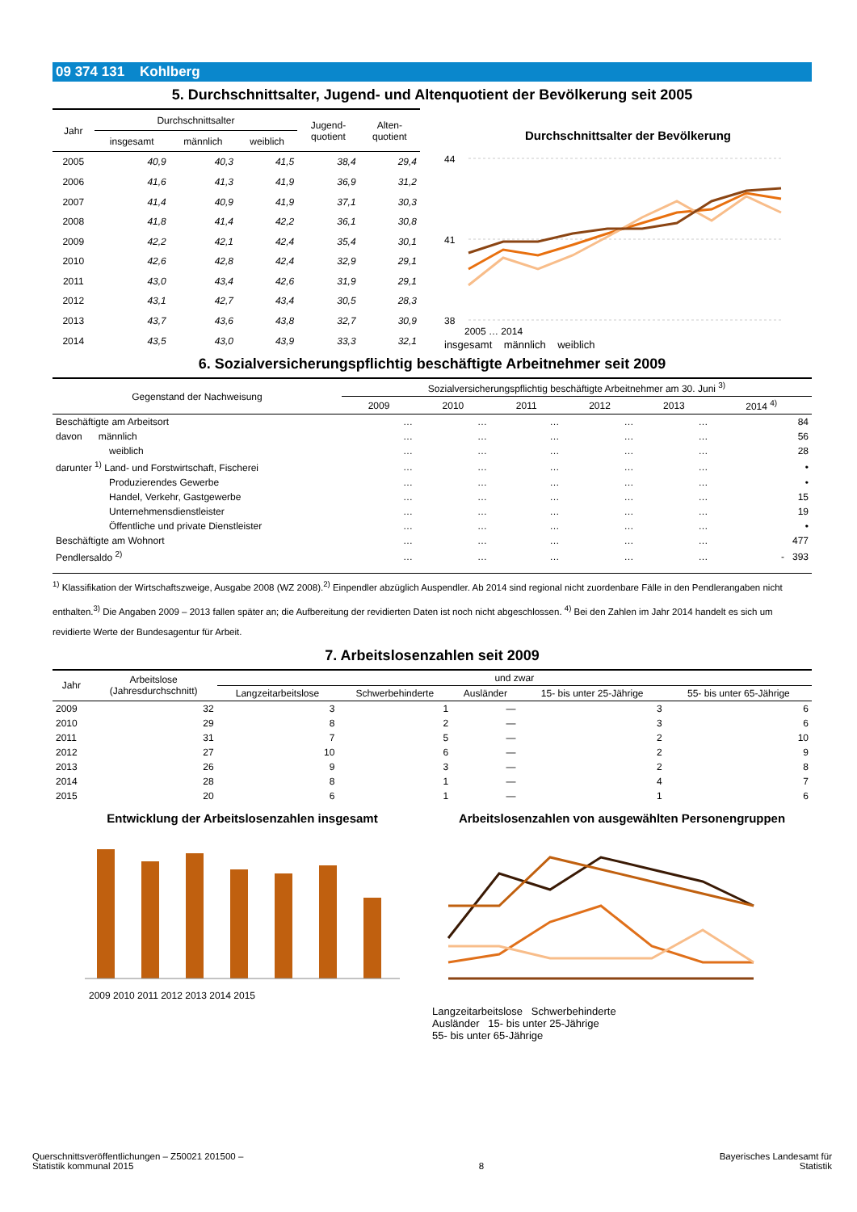09 374 131 Kohlberg
5. Durchschnittsalter, Jugend- und Altenquotient der Bevölkerung seit 2005
| Jahr | Durchschnittsalter | | | Jugend- quotient | Alten- quotient |
| --- | --- | --- | --- | --- | --- |
| | insgesamt | männlich | weiblich | | |
| 2005 | 40,9 | 40,3 | 41,5 | 38,4 | 29,4 |
| 2006 | 41,6 | 41,3 | 41,9 | 36,9 | 31,2 |
| 2007 | 41,4 | 40,9 | 41,9 | 37,1 | 30,3 |
| 2008 | 41,8 | 41,4 | 42,2 | 36,1 | 30,8 |
| 2009 | 42,2 | 42,1 | 42,4 | 35,4 | 30,1 |
| 2010 | 42,6 | 42,8 | 42,4 | 32,9 | 29,1 |
| 2011 | 43,0 | 43,4 | 42,6 | 31,9 | 29,1 |
| 2012 | 43,1 | 42,7 | 43,4 | 30,5 | 28,3 |
| 2013 | 43,7 | 43,6 | 43,8 | 32,7 | 30,9 |
| 2014 | 43,5 | 43,0 | 43,9 | 33,3 | 32,1 |
Durchschnittsalter der Bevölkerung
44
41
38
2005 … 2014
insgesamt männlich weiblich
6. Sozialversicherungspflichtig beschäftigte Arbeitnehmer seit 2009
| Gegenstand der Nachweisung | Sozialversicherungspflichtig beschäftigte Arbeitnehmer am 30. Juni <sup>3)</sup> | | | | | |
| --- | --- | --- | --- | --- | --- | --- |
| | 2009 | 2010 | 2011 | 2012 | 2013 | 2014 <sup>4)</sup> |
| Beschäftigte am Arbeitsort | … | … | … | … | … | 84 |
| davon männlich | … | … | … | … | … | 56 |
| weiblich | … | … | … | … | … | 28 |
| darunter <sup>1)</sup> Land- und Forstwirtschaft, Fischerei | … | … | … | … | … | • |
| Produzierendes Gewerbe | … | … | … | … | … | • |
| Handel, Verkehr, Gastgewerbe | … | … | … | … | … | 15 |
| Unternehmensdienstleister | … | … | … | … | … | 19 |
| Öffentliche und private Dienstleister | … | … | … | … | … | • |
| Beschäftigte am Wohnort | … | … | … | … | … | 477 |
| Pendlersaldo <sup>2)</sup> | … | … | … | … | … | - 393 |
<sup>1)</sup> Klassifikation der Wirtschaftszweige, Ausgabe 2008 (WZ 2008).<sup>2)</sup> Einpendler abzüglich Auspendler. Ab 2014 sind regional nicht zuordenbare Fälle in den Pendlerangaben nicht enthalten.<sup>3)</sup> Die Angaben 2009 – 2013 fallen später an; die Aufbereitung der revidierten Daten ist noch nicht abgeschlossen. <sup>4)</sup> Bei den Zahlen im Jahr 2014 handelt es sich um revidierte Werte der Bundesagentur für Arbeit.
7. Arbeitslosenzahlen seit 2009
| Jahr | Arbeitslose (Jahresdurchschnitt) | und zwar | | | | |
| --- | --- | --- | --- | --- | --- | --- |
| | | Langzeitarbeitslose | Schwerbehinderte | Ausländer | 15- bis unter 25-Jährige | 55- bis unter 65-Jährige |
| 2009 | 32 | 3 | 1 | — | 3 | 6 |
| 2010 | 29 | 8 | 2 | — | 3 | 6 |
| 2011 | 31 | 7 | 5 | — | 2 | 10 |
| 2012 | 27 | 10 | 6 | — | 2 | 9 |
| 2013 | 26 | 9 | 3 | — | 2 | 8 |
| 2014 | 28 | 8 | 1 | — | 4 | 7 |
| 2015 | 20 | 6 | 1 | — | 1 | 6 |
Entwicklung der Arbeitslosenzahlen insgesamt
2009 2010 2011 2012 2013 2014 2015
Arbeitslosenzahlen von ausgewählten Personengruppen
Langzeitarbeitslose Schwerbehinderte
Ausländer 15- bis unter 25-Jährige
55- bis unter 65-Jährige
Querschnittsveröffentlichungen – Z50021 201500 –
Statistik kommunal 2015
8
Bayerisches Landesamt für
Statistik